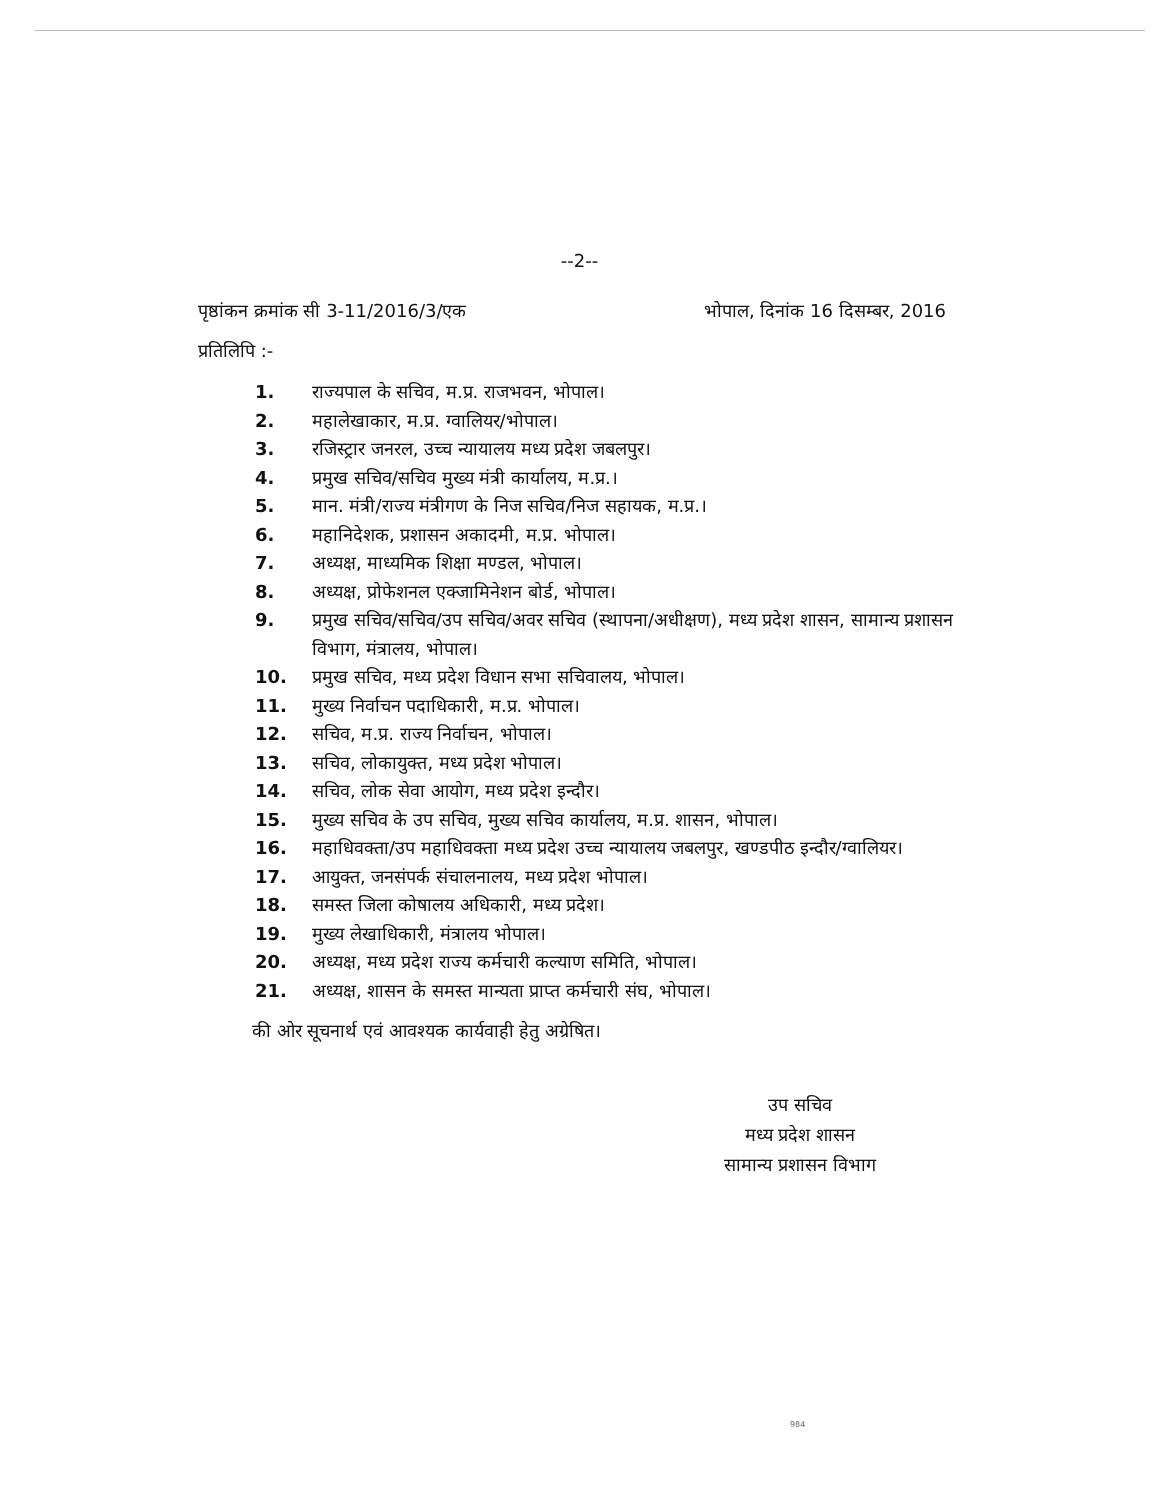--2--
पृष्ठांकन क्रमांक सी 3-11/2016/3/एक भोपाल, दिनांक 16 दिसम्बर, 2016
प्रतिलिपि :-
1. राज्यपाल के सचिव, म.प्र. राजभवन, भोपाल।
2. महालेखाकार, म.प्र. ग्वालियर/भोपाल।
3. रजिस्ट्रार जनरल, उच्च न्यायालय मध्य प्रदेश जबलपुर।
4. प्रमुख सचिव/सचिव मुख्य मंत्री कार्यालय, म.प्र.।
5. मान. मंत्री/राज्य मंत्रीगण के निज सचिव/निज सहायक, म.प्र.।
6. महानिदेशक, प्रशासन अकादमी, म.प्र. भोपाल।
7. अध्यक्ष, माध्यमिक शिक्षा मण्डल, भोपाल।
8. अध्यक्ष, प्रोफेशनल एक्जामिनेशन बोर्ड, भोपाल।
9. प्रमुख सचिव/सचिव/उप सचिव/अवर सचिव (स्थापना/अधीक्षण), मध्य प्रदेश शासन, सामान्य प्रशासन विभाग, मंत्रालय, भोपाल।
10. प्रमुख सचिव, मध्य प्रदेश विधान सभा सचिवालय, भोपाल।
11. मुख्य निर्वाचन पदाधिकारी, म.प्र. भोपाल।
12. सचिव, म.प्र. राज्य निर्वाचन, भोपाल।
13. सचिव, लोकायुक्त, मध्य प्रदेश भोपाल।
14. सचिव, लोक सेवा आयोग, मध्य प्रदेश इन्दौर।
15. मुख्य सचिव के उप सचिव, मुख्य सचिव कार्यालय, म.प्र. शासन, भोपाल।
16. महाधिवक्ता/उप महाधिवक्ता मध्य प्रदेश उच्च न्यायालय जबलपुर, खण्डपीठ इन्दौर/ग्वालियर।
17. आयुक्त, जनसंपर्क संचालनालय, मध्य प्रदेश भोपाल।
18. समस्त जिला कोषालय अधिकारी, मध्य प्रदेश।
19. मुख्य लेखाधिकारी, मंत्रालय भोपाल।
20. अध्यक्ष, मध्य प्रदेश राज्य कर्मचारी कल्याण समिति, भोपाल।
21. अध्यक्ष, शासन के समस्त मान्यता प्राप्त कर्मचारी संघ, भोपाल।
की ओर सूचनार्थ एवं आवश्यक कार्यवाही हेतु अग्रेषित।
उप सचिव
मध्य प्रदेश शासन
सामान्य प्रशासन विभाग
984